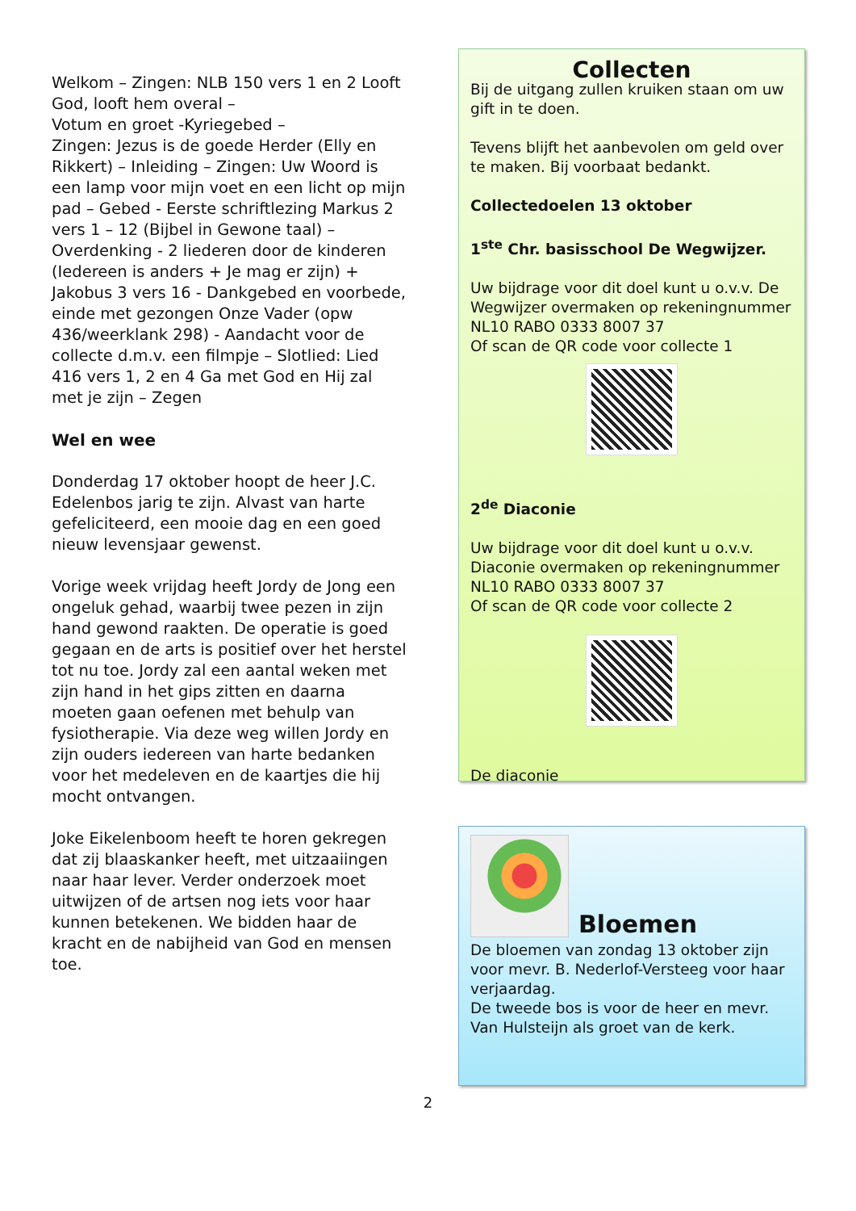Welkom – Zingen: NLB 150 vers 1 en 2 Looft God, looft hem overal –
Votum en groet -Kyriegebed –
Zingen: Jezus is de goede Herder (Elly en Rikkert) – Inleiding – Zingen: Uw Woord is een lamp voor mijn voet en een licht op mijn pad – Gebed - Eerste schriftlezing Markus 2 vers 1 – 12 (Bijbel in Gewone taal) – Overdenking - 2 liederen door de kinderen (Iedereen is anders + Je mag er zijn) + Jakobus 3 vers 16 - Dankgebed en voorbede, einde met gezongen Onze Vader (opw 436/weerklank 298) - Aandacht voor de collecte d.m.v. een filmpje – Slotlied: Lied 416 vers 1, 2 en 4 Ga met God en Hij zal met je zijn – Zegen
Wel en wee
Donderdag 17 oktober hoopt de heer J.C. Edelenbos jarig te zijn. Alvast van harte gefeliciteerd, een mooie dag en een goed nieuw levensjaar gewenst.
Vorige week vrijdag heeft Jordy de Jong een ongeluk gehad, waarbij twee pezen in zijn hand gewond raakten. De operatie is goed gegaan en de arts is positief over het herstel tot nu toe. Jordy zal een aantal weken met zijn hand in het gips zitten en daarna moeten gaan oefenen met behulp van fysiotherapie. Via deze weg willen Jordy en zijn ouders iedereen van harte bedanken voor het medeleven en de kaartjes die hij mocht ontvangen.
Joke Eikelenboom heeft te horen gekregen dat zij blaaskanker heeft, met uitzaaiingen naar haar lever. Verder onderzoek moet uitwijzen of de artsen nog iets voor haar kunnen betekenen. We bidden haar de kracht en de nabijheid van God en mensen toe.
Collecten
Bij de uitgang zullen kruiken staan om uw gift in te doen.
Tevens blijft het aanbevolen om geld over te maken. Bij voorbaat bedankt.
Collectedoelen 13 oktober
1<sup>ste</sup> Chr. basisschool De Wegwijzer.
Uw bijdrage voor dit doel kunt u o.v.v. De Wegwijzer overmaken op rekeningnummer NL10 RABO 0333 8007 37
Of scan de QR code voor collecte 1
2<sup>de</sup> Diaconie
Uw bijdrage voor dit doel kunt u o.v.v. Diaconie overmaken op rekeningnummer NL10 RABO 0333 8007 37
Of scan de QR code voor collecte 2
De diaconie
Bloemen
De bloemen van zondag 13 oktober zijn voor mevr. B. Nederlof-Versteeg voor haar verjaardag.
De tweede bos is voor de heer en mevr. Van Hulsteijn als groet van de kerk.
2